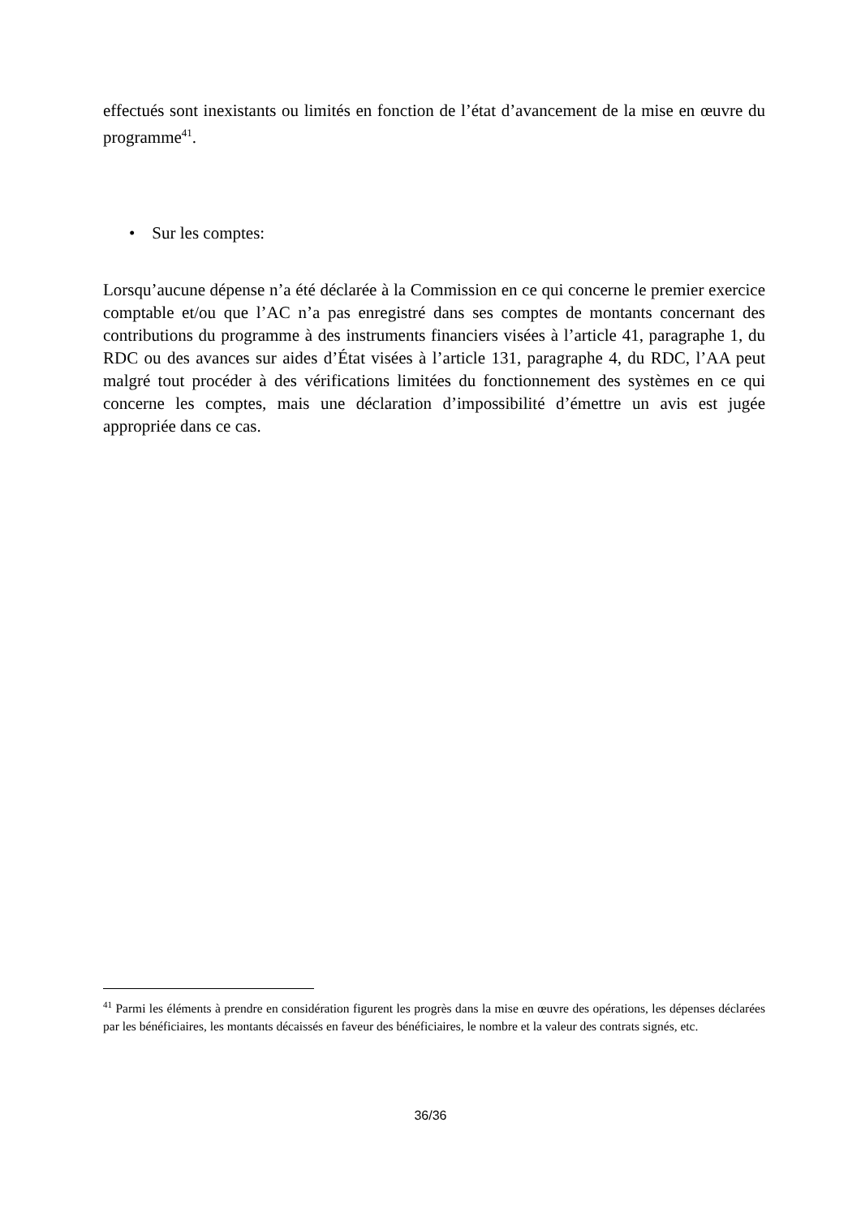effectués sont inexistants ou limités en fonction de l’état d’avancement de la mise en œuvre du programme<sup>41</sup>.
• Sur les comptes:
Lorsqu’aucune dépense n’a été déclarée à la Commission en ce qui concerne le premier exercice comptable et/ou que l’AC n’a pas enregistré dans ses comptes de montants concernant des contributions du programme à des instruments financiers visées à l’article 41, paragraphe 1, du RDC ou des avances sur aides d’État visées à l’article 131, paragraphe 4, du RDC, l’AA peut malgré tout procéder à des vérifications limitées du fonctionnement des systèmes en ce qui concerne les comptes, mais une déclaration d’impossibilité d’émettre un avis est jugée appropriée dans ce cas.
<sup>41</sup> Parmi les éléments à prendre en considération figurent les progrès dans la mise en œuvre des opérations, les dépenses déclarées par les bénéficiaires, les montants décaissés en faveur des bénéficiaires, le nombre et la valeur des contrats signés, etc.
36/36